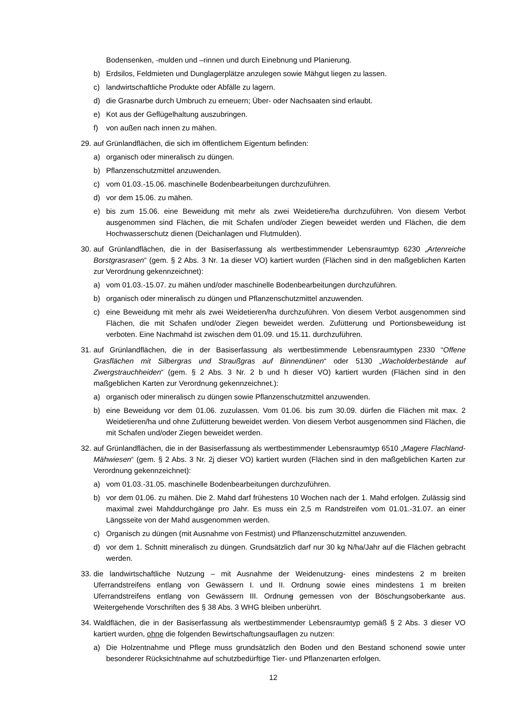Bodensenken, -mulden und –rinnen und durch Einebnung und Planierung.
b) Erdsilos, Feldmieten und Dunglagerplätze anzulegen sowie Mähgut liegen zu lassen.
c) landwirtschaftliche Produkte oder Abfälle zu lagern.
d) die Grasnarbe durch Umbruch zu erneuern; Über- oder Nachsaaten sind erlaubt.
e) Kot aus der Geflügelhaltung auszubringen.
f) von außen nach innen zu mähen.
29. auf Grünlandflächen, die sich im öffentlichem Eigentum befinden:
a) organisch oder mineralisch zu düngen.
b) Pflanzenschutzmittel anzuwenden.
c) vom 01.03.-15.06. maschinelle Bodenbearbeitungen durchzuführen.
d) vor dem 15.06. zu mähen.
e) bis zum 15.06. eine Beweidung mit mehr als zwei Weidetiere/ha durchzuführen. Von diesem Verbot ausgenommen sind Flächen, die mit Schafen und/oder Ziegen beweidet werden und Flächen, die dem Hochwasserschutz dienen (Deichanlagen und Flutmulden).
30. auf Grünlandflächen, die in der Basiserfassung als wertbestimmender Lebensraumtyp 6230 „Artenreiche Borstgrasrasen“ (gem. § 2 Abs. 3 Nr. 1a dieser VO) kartiert wurden (Flächen sind in den maßgeblichen Karten zur Verordnung gekennzeichnet):
a) vom 01.03.-15.07. zu mähen und/oder maschinelle Bodenbearbeitungen durchzuführen.
b) organisch oder mineralisch zu düngen und Pflanzenschutzmittel anzuwenden.
c) eine Beweidung mit mehr als zwei Weidetieren/ha durchzuführen. Von diesem Verbot ausgenommen sind Flächen, die mit Schafen und/oder Ziegen beweidet werden. Zufütterung und Portionsbeweidung ist verboten. Eine Nachmahd ist zwischen dem 01.09. und 15.11. durchzuführen.
31. auf Grünlandflächen, die in der Basiserfassung als wertbestimmende Lebensraumtypen 2330 “Offene Grasflächen mit Silbergras und Straußgras auf Binnendünen“ oder 5130 „Wacholderbestände auf Zwergstrauchheiden“ (gem. § 2 Abs. 3 Nr. 2 b und h dieser VO) kartiert wurden (Flächen sind in den maßgeblichen Karten zur Verordnung gekennzeichnet.):
a) organisch oder mineralisch zu düngen sowie Pflanzenschutzmittel anzuwenden.
b) eine Beweidung vor dem 01.06. zuzulassen. Vom 01.06. bis zum 30.09. dürfen die Flächen mit max. 2 Weidetieren/ha und ohne Zufütterung beweidet werden. Von diesem Verbot ausgenommen sind Flächen, die mit Schafen und/oder Ziegen beweidet werden.
32. auf Grünlandflächen, die in der Basiserfassung als wertbestimmender Lebensraumtyp 6510 „Magere Flachland-Mähwiesen“ (gem. § 2 Abs. 3 Nr. 2j dieser VO) kartiert wurden (Flächen sind in den maßgeblichen Karten zur Verordnung gekennzeichnet):
a) vom 01.03.-31.05. maschinelle Bodenbearbeitungen durchzuführen.
b) vor dem 01.06. zu mähen. Die 2. Mahd darf frühestens 10 Wochen nach der 1. Mahd erfolgen. Zulässig sind maximal zwei Mahddurchgänge pro Jahr. Es muss ein 2,5 m Randstreifen vom 01.01.-31.07. an einer Längsseite von der Mahd ausgenommen werden.
c) Organisch zu düngen (mit Ausnahme von Festmist) und Pflanzenschutzmittel anzuwenden.
d) vor dem 1. Schnitt mineralisch zu düngen. Grundsätzlich darf nur 30 kg N/ha/Jahr auf die Flächen gebracht werden.
33. die landwirtschaftliche Nutzung – mit Ausnahme der Weidenutzung- eines mindestens 2 m breiten Uferrandstreifens entlang von Gewässern I. und II. Ordnung sowie eines mindestens 1 m breiten Uferrandstreifens entlang von Gewässern III. Ordnung gemessen von der Böschungsoberkante aus. Weitergehende Vorschriften des § 38 Abs. 3 WHG bleiben unberührt.
34. Waldflächen, die in der Basiserfassung als wertbestimmender Lebensraumtyp gemäß § 2 Abs. 3 dieser VO kartiert wurden, ohne die folgenden Bewirtschaftungsauflagen zu nutzen:
a) Die Holzentnahme und Pflege muss grundsätzlich den Boden und den Bestand schonend sowie unter besonderer Rücksichtnahme auf schutzbedürftige Tier- und Pflanzenarten erfolgen.
12